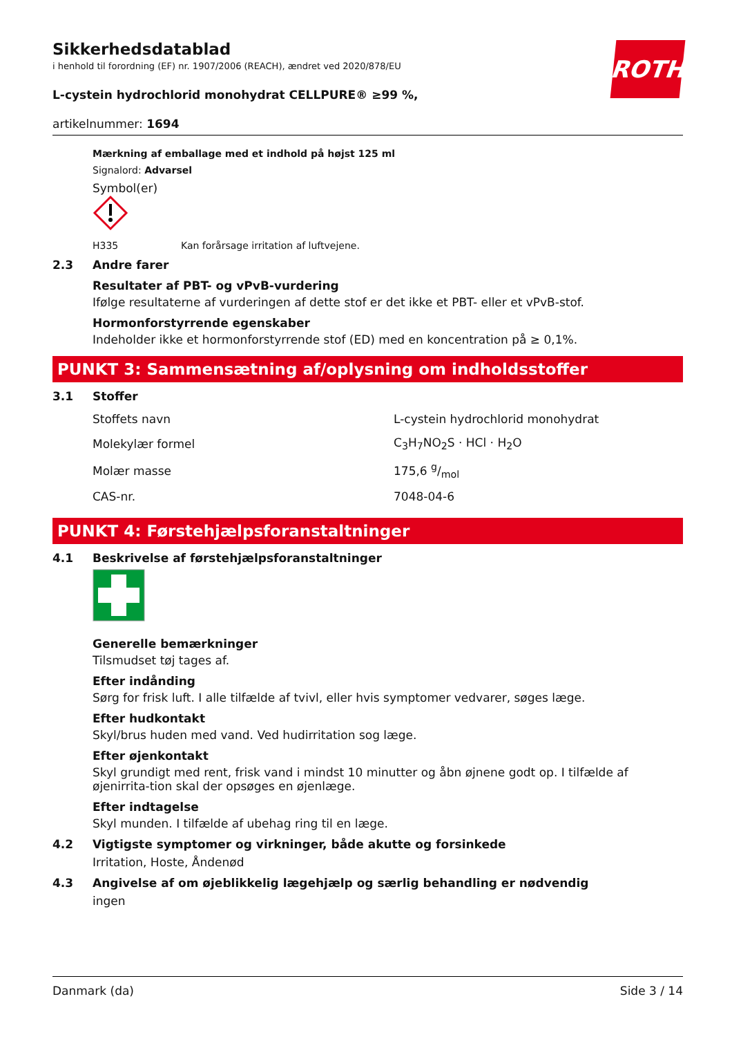Sikkerhedsdatablad
i henhold til forordning (EF) nr. 1907/2006 (REACH), ændret ved 2020/878/EU
ROTH
L-cystein hydrochlorid monohydrat CELLPURE® ≥99 %,
artikelnummer: 1694
Mærkning af emballage med et indhold på højst 125 ml
Signalord: Advarsel
Symbol(er)
H335 Kan forårsage irritation af luftvejene.
2.3 Andre farer
Resultater af PBT- og vPvB-vurdering
Ifølge resultaterne af vurderingen af dette stof er det ikke et PBT- eller et vPvB-stof.
Hormonforstyrrende egenskaber
Indeholder ikke et hormonforstyrrende stof (ED) med en koncentration på ≥ 0,1%.
PUNKT 3: Sammensætning af/oplysning om indholdsstoffer
3.1 Stoffer
| Stoffets navn | L-cystein hydrochlorid monohydrat |
| Molekylær formel | C<sub>3</sub>H<sub>7</sub>NO<sub>2</sub>S · HCl · H<sub>2</sub>O |
| Molær masse | 175,6 g/mol |
| CAS-nr. | 7048-04-6 |
PUNKT 4: Førstehjælpsforanstaltninger
4.1 Beskrivelse af førstehjælpsforanstaltninger
Generelle bemærkninger
Tilsmudset tøj tages af.
Efter indånding
Sørg for frisk luft. I alle tilfælde af tvivl, eller hvis symptomer vedvarer, søges læge.
Efter hudkontakt
Skyl/brus huden med vand. Ved hudirritation sog læge.
Efter øjenkontakt
Skyl grundigt med rent, frisk vand i mindst 10 minutter og åbn øjnene godt op. I tilfælde af øjenirrita-tion skal der opsøges en øjenlæge.
Efter indtagelse
Skyl munden. I tilfælde af ubehag ring til en læge.
4.2 Vigtigste symptomer og virkninger, både akutte og forsinkede
Irritation, Hoste, Åndenød
4.3 Angivelse af om øjeblikkelig lægehjælp og særlig behandling er nødvendig
ingen
Danmark (da) Side 3 / 14